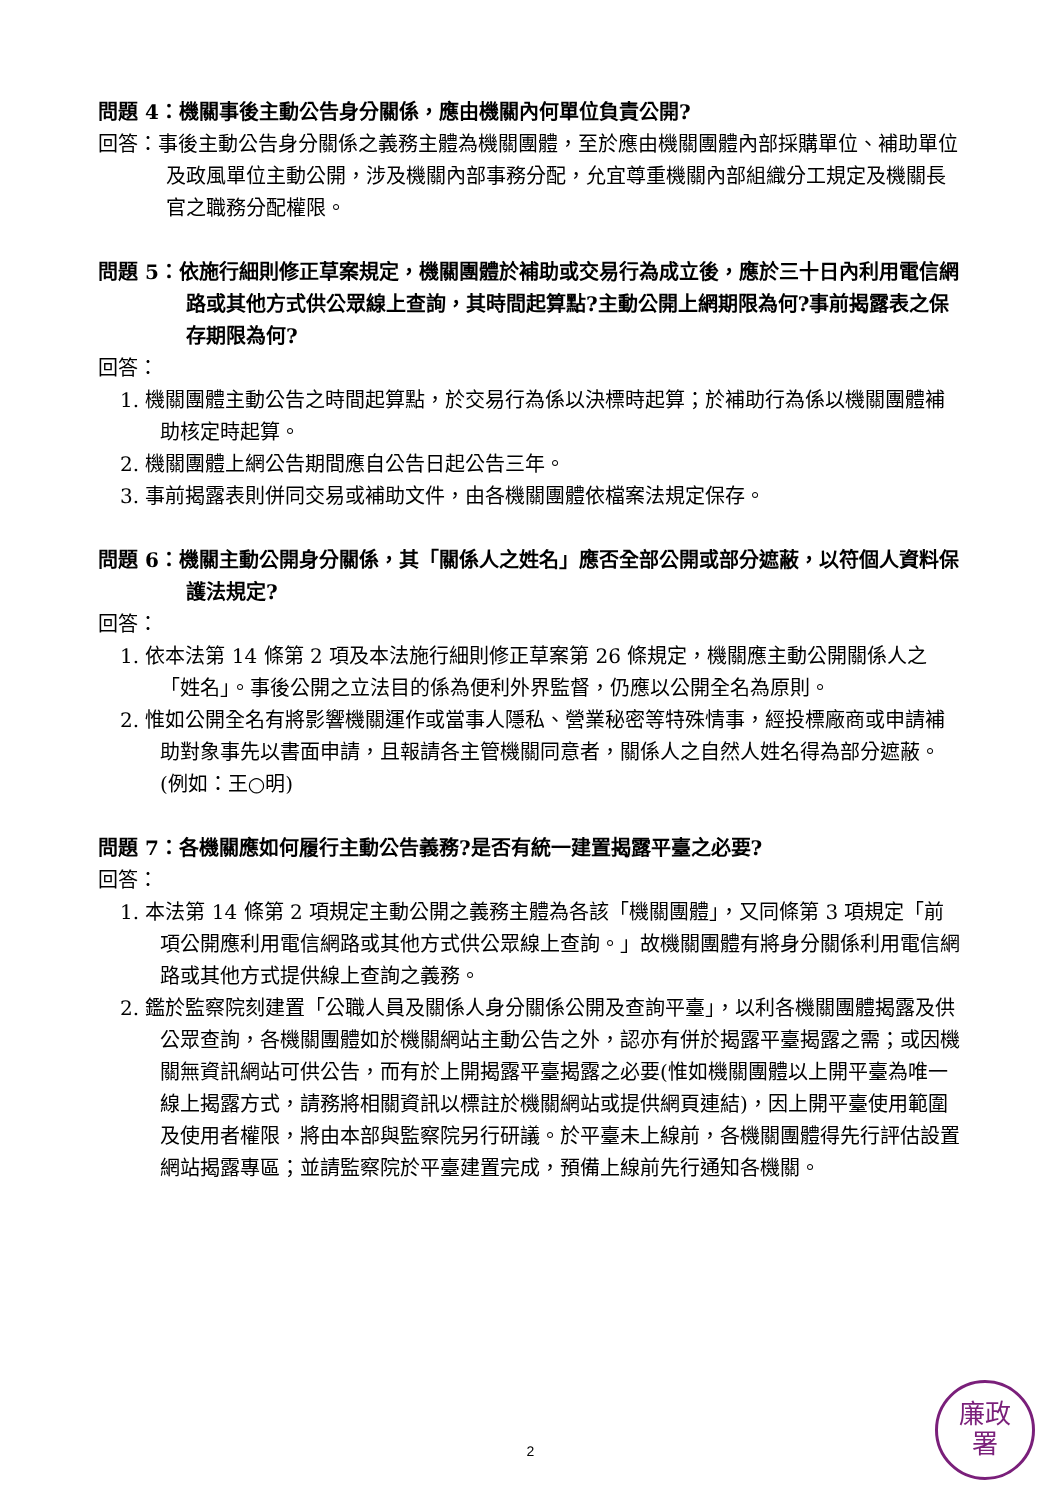問題 4：機關事後主動公告身分關係，應由機關內何單位負責公開?
回答：事後主動公告身分關係之義務主體為機關團體，至於應由機關團體內部採購單位、補助單位及政風單位主動公開，涉及機關內部事務分配，允宜尊重機關內部組織分工規定及機關長官之職務分配權限。
問題 5：依施行細則修正草案規定，機關團體於補助或交易行為成立後，應於三十日內利用電信網路或其他方式供公眾線上查詢，其時間起算點?主動公開上網期限為何?事前揭露表之保存期限為何?
回答：
1. 機關團體主動公告之時間起算點，於交易行為係以決標時起算；於補助行為係以機關團體補助核定時起算。
2. 機關團體上網公告期間應自公告日起公告三年。
3. 事前揭露表則併同交易或補助文件，由各機關團體依檔案法規定保存。
問題 6：機關主動公開身分關係，其「關係人之姓名」應否全部公開或部分遮蔽，以符個人資料保護法規定?
回答：
1. 依本法第 14 條第 2 項及本法施行細則修正草案第 26 條規定，機關應主動公開關係人之「姓名」。事後公開之立法目的係為便利外界監督，仍應以公開全名為原則。
2. 惟如公開全名有將影響機關運作或當事人隱私、營業秘密等特殊情事，經投標廠商或申請補助對象事先以書面申請，且報請各主管機關同意者，關係人之自然人姓名得為部分遮蔽。(例如：王○明)
問題 7：各機關應如何履行主動公告義務?是否有統一建置揭露平臺之必要?
回答：
1. 本法第 14 條第 2 項規定主動公開之義務主體為各該「機關團體」，又同條第 3 項規定「前項公開應利用電信網路或其他方式供公眾線上查詢。」故機關團體有將身分關係利用電信網路或其他方式提供線上查詢之義務。
2. 鑑於監察院刻建置「公職人員及關係人身分關係公開及查詢平臺」，以利各機關團體揭露及供公眾查詢，各機關團體如於機關網站主動公告之外，認亦有併於揭露平臺揭露之需；或因機關無資訊網站可供公告，而有於上開揭露平臺揭露之必要(惟如機關團體以上開平臺為唯一線上揭露方式，請務將相關資訊以標註於機關網站或提供網頁連結)，因上開平臺使用範圍及使用者權限，將由本部與監察院另行研議。於平臺未上線前，各機關團體得先行評估設置網站揭露專區；並請監察院於平臺建置完成，預備上線前先行通知各機關。
2
廉政
署